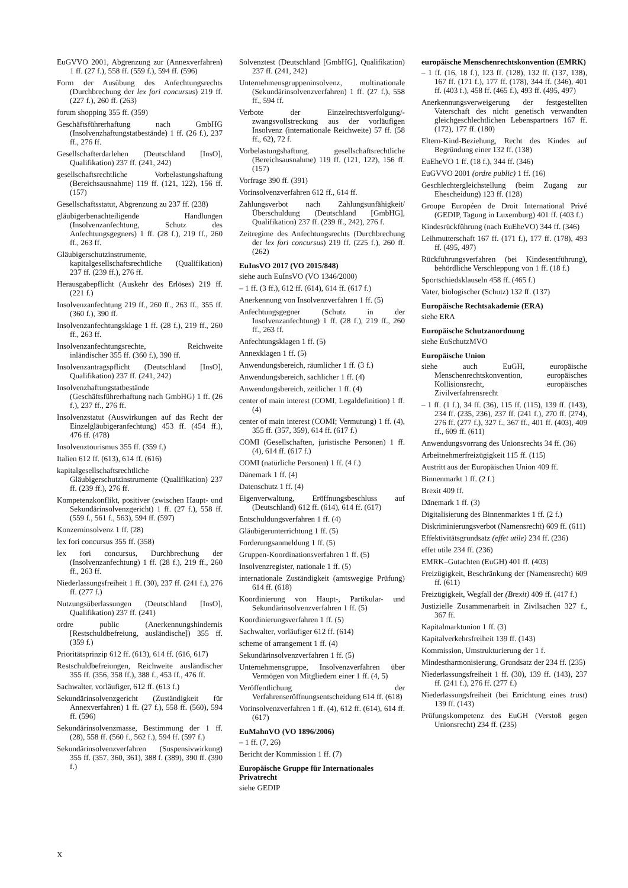EuGVVO 2001, Abgrenzung zur (Annexverfahren) 1 ff. (27 f.), 558 ff. (559 f.), 594 ff. (596)
Form der Ausübung des Anfechtungsrechts (Durchbrechung der lex fori concursus) 219 ff. (227 f.), 260 ff. (263)
forum shopping 355 ff. (359)
Geschäftsführerhaftung nach GmbHG (Insolvenzhaftungstatbestände) 1 ff. (26 f.), 237 ff., 276 ff.
Gesellschafterdarlehen (Deutschland [InsO], Qualifikation) 237 ff. (241, 242)
gesellschaftsrechtliche Vorbelastungshaftung (Bereichsausnahme) 119 ff. (121, 122), 156 ff. (157)
Gesellschaftsstatut, Abgrenzung zu 237 ff. (238)
gläubigerbenachteiligende Handlungen (Insolvenzanfechtung, Schutz des Anfechtungsgegners) 1 ff. (28 f.), 219 ff., 260 ff., 263 ff.
Gläubigerschutzinstrumente, kapitalgesellschaftsrechtliche (Qualifikation) 237 ff. (239 ff.), 276 ff.
Herausgabepflicht (Auskehr des Erlöses) 219 ff. (221 f.)
Insolvenzanfechtung 219 ff., 260 ff., 263 ff., 355 ff. (360 f.), 390 ff.
Insolvenzanfechtungsklage 1 ff. (28 f.), 219 ff., 260 ff., 263 ff.
Insolvenzanfechtungsrechte, Reichweite inländischer 355 ff. (360 f.), 390 ff.
Insolvenzantragspflicht (Deutschland [InsO], Qualifikation) 237 ff. (241, 242)
Insolvenzhaftungstatbestände (Geschäftsführerhaftung nach GmbHG) 1 ff. (26 f.), 237 ff., 276 ff.
Insolvenzstatut (Auswirkungen auf das Recht der Einzelgläubigeranfechtung) 453 ff. (454 ff.), 476 ff. (478)
Insolvenztourismus 355 ff. (359 f.)
Italien 612 ff. (613), 614 ff. (616)
kapitalgesellschaftsrechtliche Gläubigerschutzinstrumente (Qualifikation) 237 ff. (239 ff.), 276 ff.
Kompetenzkonflikt, positiver (zwischen Haupt- und Sekundärinsolvenzgericht) 1 ff. (27 f.), 558 ff. (559 f., 561 f., 563), 594 ff. (597)
Konzerninsolvenz 1 ff. (28)
lex fori concursus 355 ff. (358)
lex fori concursus, Durchbrechung der (Insolvenzanfechtung) 1 ff. (28 f.), 219 ff., 260 ff., 263 ff.
Niederlassungsfreiheit 1 ff. (30), 237 ff. (241 f.), 276 ff. (277 f.)
Nutzungsüberlassungen (Deutschland [InsO], Qualifikation) 237 ff. (241)
ordre public (Anerkennungshindernis [Restschuldbefreiung, ausländische]) 355 ff. (359 f.)
Prioritätsprinzip 612 ff. (613), 614 ff. (616, 617)
Restschuldbefreiungen, Reichweite ausländischer 355 ff. (356, 358 ff.), 388 f., 453 ff., 476 ff.
Sachwalter, vorläufiger, 612 ff. (613 f.)
Sekundärinsolvenzgericht (Zuständigkeit für Annexverfahren) 1 ff. (27 f.), 558 ff. (560), 594 ff. (596)
Sekundärinsolvenzmasse, Bestimmung der 1 ff. (28), 558 ff. (560 f., 562 f.), 594 ff. (597 f.)
Sekundärinsolvenzverfahren (Suspensivwirkung) 355 ff. (357, 360, 361), 388 f. (389), 390 ff. (390 f.)
Solvenztest (Deutschland [GmbHG], Qualifikation) 237 ff. (241, 242)
Unternehmensgruppeninsolvenz, multinationale (Sekundärinsolvenzverfahren) 1 ff. (27 f.), 558 ff., 594 ff.
Verbote der Einzelrechtsverfolgung/-zwangsvollstreckung aus der vorläufigen Insolvenz (internationale Reichweite) 57 ff. (58 ff., 62), 72 f.
Vorbelastungshaftung, gesellschaftsrechtliche (Bereichsausnahme) 119 ff. (121, 122), 156 ff. (157)
Vorfrage 390 ff. (391)
Vorinsolvenzverfahren 612 ff., 614 ff.
Zahlungsverbot nach Zahlungsunfähigkeit/ Überschuldung (Deutschland [GmbHG], Qualifikation) 237 ff. (239 ff., 242), 276 f.
Zeitregime des Anfechtungsrechts (Durchbrechung der lex fori concursus) 219 ff. (225 f.), 260 ff. (262)
EuInsVO 2017 (VO 2015/848)
siehe auch EuInsVO (VO 1346/2000)
– 1 ff. (3 ff.), 612 ff. (614), 614 ff. (617 f.)
Anerkennung von Insolvenzverfahren 1 ff. (5)
Anfechtungsgegner (Schutz in der Insolvenzanfechtung) 1 ff. (28 f.), 219 ff., 260 ff., 263 ff.
Anfechtungsklagen 1 ff. (5)
Annexklagen 1 ff. (5)
Anwendungsbereich, räumlicher 1 ff. (3 f.)
Anwendungsbereich, sachlicher 1 ff. (4)
Anwendungsbereich, zeitlicher 1 ff. (4)
center of main interest (COMI, Legaldefinition) 1 ff. (4)
center of main interest (COMI; Vermutung) 1 ff. (4), 355 ff. (357, 359), 614 ff. (617 f.)
COMI (Gesellschaften, juristische Personen) 1 ff. (4), 614 ff. (617 f.)
COMI (natürliche Personen) 1 ff. (4 f.)
Dänemark 1 ff. (4)
Datenschutz 1 ff. (4)
Eigenverwaltung, Eröffnungsbeschluss auf (Deutschland) 612 ff. (614), 614 ff. (617)
Entschuldungsverfahren 1 ff. (4)
Gläubigerunterrichtung 1 ff. (5)
Forderungsanmeldung 1 ff. (5)
Gruppen-Koordinationsverfahren 1 ff. (5)
Insolvenzregister, nationale 1 ff. (5)
internationale Zuständigkeit (amtswegige Prüfung) 614 ff. (618)
Koordinierung von Haupt-, Partikular- und Sekundärinsolvenzverfahren 1 ff. (5)
Koordinierungsverfahren 1 ff. (5)
Sachwalter, vorläufiger 612 ff. (614)
scheme of arrangement 1 ff. (4)
Sekundärinsolvenzverfahren 1 ff. (5)
Unternehmensgruppe, Insolvenzverfahren über Vermögen von Mitgliedern einer 1 ff. (4, 5)
Veröffentlichung der Verfahrenseröffnungsentscheidung 614 ff. (618)
Vorinsolvenzverfahren 1 ff. (4), 612 ff. (614), 614 ff. (617)
EuMahnVO (VO 1896/2006)
– 1 ff. (7, 26)
Bericht der Kommission 1 ff. (7)
Europäische Gruppe für Internationales Privatrecht
siehe GEDIP
europäische Menschenrechtskonvention (EMRK)
– 1 ff. (16, 18 f.), 123 ff. (128), 132 ff. (137, 138), 167 ff. (171 f.), 177 ff. (178), 344 ff. (346), 401 ff. (403 f.), 458 ff. (465 f.), 493 ff. (495, 497)
Anerkennungsverweigerung der festgestellten Vaterschaft des nicht genetisch verwandten gleichgeschlechtlichen Lebenspartners 167 ff. (172), 177 ff. (180)
Eltern-Kind-Beziehung, Recht des Kindes auf Begründung einer 132 ff. (138)
EuEheVO 1 ff. (18 f.), 344 ff. (346)
EuGVVO 2001 (ordre public) 1 ff. (16)
Geschlechtergleichstellung (beim Zugang zur Ehescheidung) 123 ff. (128)
Groupe Européen de Droit International Privé (GEDIP, Tagung in Luxemburg) 401 ff. (403 f.)
Kindesrückführung (nach EuEheVO) 344 ff. (346)
Leihmutterschaft 167 ff. (171 f.), 177 ff. (178), 493 ff. (495, 497)
Rückführungsverfahren (bei Kindesentführung), behördliche Verschleppung von 1 ff. (18 f.)
Sportschiedsklauseln 458 ff. (465 f.)
Vater, biologischer (Schutz) 132 ff. (137)
Europäische Rechtsakademie (ERA)
siehe ERA
Europäische Schutzanordnung
siehe EuSchutzMVO
Europäische Union
siehe auch EuGH, europäische Menschenrechtskonvention, europäisches Kollisionsrecht, europäisches Zivilverfahrensrecht
– 1 ff. (1 f.), 34 ff. (36), 115 ff. (115), 139 ff. (143), 234 ff. (235, 236), 237 ff. (241 f.), 270 ff. (274), 276 ff. (277 f.), 327 f., 367 ff., 401 ff. (403), 409 ff., 609 ff. (611)
Anwendungsvorrang des Unionsrechts 34 ff. (36)
Arbeitnehmerfreizügigkeit 115 ff. (115)
Austritt aus der Europäischen Union 409 ff.
Binnenmarkt 1 ff. (2 f.)
Brexit 409 ff.
Dänemark 1 ff. (3)
Digitalisierung des Binnenmarktes 1 ff. (2 f.)
Diskriminierungsverbot (Namensrecht) 609 ff. (611)
Effektivitätsgrundsatz (effet utile) 234 ff. (236)
effet utile 234 ff. (236)
EMRK–Gutachten (EuGH) 401 ff. (403)
Freizügigkeit, Beschränkung der (Namensrecht) 609 ff. (611)
Freizügigkeit, Wegfall der (Brexit) 409 ff. (417 f.)
Justizielle Zusammenarbeit in Zivilsachen 327 f., 367 ff.
Kapitalmarktunion 1 ff. (3)
Kapitalverkehrsfreiheit 139 ff. (143)
Kommission, Umstrukturierung der 1 f.
Mindestharmonisierung, Grundsatz der 234 ff. (235)
Niederlassungsfreiheit 1 ff. (30), 139 ff. (143), 237 ff. (241 f.), 276 ff. (277 f.)
Niederlassungsfreiheit (bei Errichtung eines trust) 139 ff. (143)
Prüfungskompetenz des EuGH (Verstoß gegen Unionsrecht) 234 ff. (235)
X